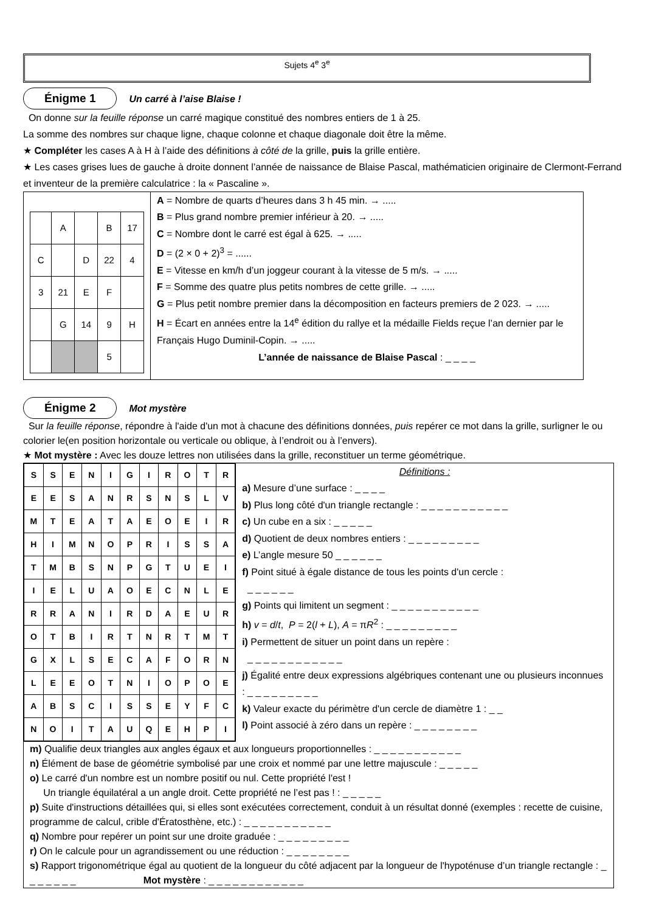Sujets 4<sup>e</sup> 3<sup>e</sup>
Énigme 1 Un carré à l’aise Blaise !
On donne sur la feuille réponse un carré magique constitué des nombres entiers de 1 à 25.
La somme des nombres sur chaque ligne, chaque colonne et chaque diagonale doit être la même.
★ Compléter les cases A à H à l’aide des définitions à côté de la grille, puis la grille entière.
★ Les cases grises lues de gauche à droite donnent l’année de naissance de Blaise Pascal, mathématicien originaire de Clermont-Ferrand et inventeur de la première calculatrice : la « Pascaline ».
| | A | | B | 17 |
| C | | D | 22 | 4 |
| 3 | 21 | E | F | |
| | G | 14 | 9 | H |
| | | | 5 | |
A = Nombre de quarts d’heures dans 3 h 45 min. → .....
B = Plus grand nombre premier inférieur à 20. → .....
C = Nombre dont le carré est égal à 625. → .....
D = (2 × 0 + 2)<sup>3</sup> = ......
E = Vitesse en km/h d’un joggeur courant à la vitesse de 5 m/s. → .....
F = Somme des quatre plus petits nombres de cette grille. → .....
G = Plus petit nombre premier dans la décomposition en facteurs premiers de 2 023. → .....
H = Écart en années entre la 14<sup>e</sup> édition du rallye et la médaille Fields reçue l’an dernier par le Français Hugo Duminil-Copin. → .....
L’année de naissance de Blaise Pascal : _ _ _ _
Énigme 2 Mot mystère
Sur la feuille réponse, répondre à l'aide d'un mot à chacune des définitions données, puis repérer ce mot dans la grille, surligner le ou colorier le(en position horizontale ou verticale ou oblique, à l’endroit ou à l’envers).
★ Mot mystère : Avec les douze lettres non utilisées dans la grille, reconstituer un terme géométrique.
| S | S | E | N | I | G | I | R | O | T | R |
| E | E | S | A | N | R | S | N | S | L | V |
| M | T | E | A | T | A | E | O | E | I | R |
| H | I | M | N | O | P | R | I | S | S | A |
| T | M | B | S | N | P | G | T | U | E | I |
| I | E | L | U | A | O | E | C | N | L | E |
| R | R | A | N | I | R | D | A | E | U | R |
| O | T | B | I | R | T | N | R | T | M | T |
| G | X | L | S | E | C | A | F | O | R | N |
| L | E | E | O | T | N | I | O | P | O | E |
| A | B | S | C | I | S | S | E | Y | F | C |
| N | O | I | T | A | U | Q | E | H | P | I |
Définitions :
a) Mesure d’une surface : _ _ _ _
b) Plus long côté d'un triangle rectangle : _ _ _ _ _ _ _ _ _ _ _
c) Un cube en a six : _ _ _ _ _
d) Quotient de deux nombres entiers : _ _ _ _ _ _ _ _ _
e) L’angle mesure 50 _ _ _ _ _ _
f) Point situé à égale distance de tous les points d'un cercle :
_ _ _ _ _ _
g) Points qui limitent un segment : _ _ _ _ _ _ _ _ _ _ _
h) v = d/t, P = 2(l + L), A = πR<sup>2</sup> : _ _ _ _ _ _ _ _ _
i) Permettent de situer un point dans un repère :
_ _ _ _ _ _ _ _ _ _ _ _
j) Égalité entre deux expressions algébriques contenant une ou plusieurs inconnues : _ _ _ _ _ _ _ _ _
k) Valeur exacte du périmètre d'un cercle de diamètre 1 : _ _
l) Point associé à zéro dans un repère : _ _ _ _ _ _ _ _
m) Qualifie deux triangles aux angles égaux et aux longueurs proportionnelles : _ _ _ _ _ _ _ _ _ _ _
n) Élément de base de géométrie symbolisé par une croix et nommé par une lettre majuscule : _ _ _ _ _
o) Le carré d'un nombre est un nombre positif ou nul. Cette propriété l'est !
Un triangle équilatéral a un angle droit. Cette propriété ne l’est pas ! : _ _ _ _ _
p) Suite d'instructions détaillées qui, si elles sont exécutées correctement, conduit à un résultat donné (exemples : recette de cuisine, programme de calcul, crible d'Ératosthène, etc.) : _ _ _ _ _ _ _ _ _ _ _
q) Nombre pour repérer un point sur une droite graduée : _ _ _ _ _ _ _ _ _
r) On le calcule pour un agrandissement ou une réduction : _ _ _ _ _ _ _ _
s) Rapport trigonométrique égal au quotient de la longueur du côté adjacent par la longueur de l'hypoténuse d’un triangle rectangle : _ _ _ _ _ _ _ Mot mystère : _ _ _ _ _ _ _ _ _ _ _ _